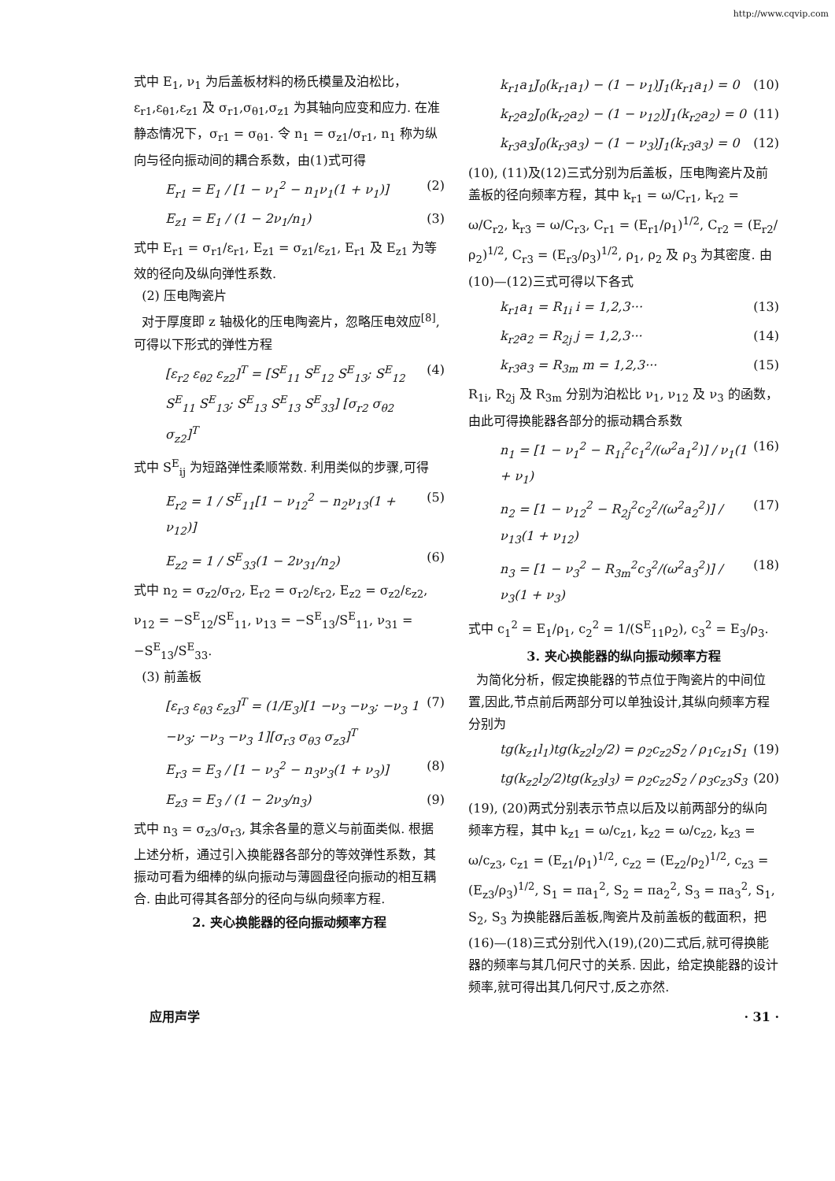http://www.cqvip.com
式中 E<sub>1</sub>, ν<sub>1</sub> 为后盖板材料的杨氏模量及泊松比，ε<sub>r1</sub>,ε<sub>θ1</sub>,ε<sub>z1</sub> 及 σ<sub>r1</sub>,σ<sub>θ1</sub>,σ<sub>z1</sub> 为其轴向应变和应力. 在准静态情况下，σ<sub>r1</sub> = σ<sub>θ1</sub>. 令 n<sub>1</sub> = σ<sub>z1</sub>/σ<sub>r1</sub>, n<sub>1</sub> 称为纵向与径向振动间的耦合系数，由(1)式可得
E<sub>r1</sub> = E<sub>1</sub> / [1 − ν<sub>1</sub><sup>2</sup> − n<sub>1</sub>ν<sub>1</sub>(1 + ν<sub>1</sub>)] (2)
E<sub>z1</sub> = E<sub>1</sub> / (1 − 2ν<sub>1</sub>/n<sub>1</sub>) (3)
式中 E<sub>r1</sub> = σ<sub>r1</sub>/ε<sub>r1</sub>, E<sub>z1</sub> = σ<sub>z1</sub>/ε<sub>z1</sub>, E<sub>r1</sub> 及 E<sub>z1</sub> 为等效的径向及纵向弹性系数.
(2) 压电陶瓷片
对于厚度即 z 轴极化的压电陶瓷片，忽略压电效应<sup>[8]</sup>,可得以下形式的弹性方程
[ε<sub>r2</sub> ε<sub>θ2</sub> ε<sub>z2</sub>]<sup>T</sup> = [S<sup>E</sup><sub>11</sub> S<sup>E</sup><sub>12</sub> S<sup>E</sup><sub>13</sub>; S<sup>E</sup><sub>12</sub> S<sup>E</sup><sub>11</sub> S<sup>E</sup><sub>13</sub>; S<sup>E</sup><sub>13</sub> S<sup>E</sup><sub>13</sub> S<sup>E</sup><sub>33</sub>] [σ<sub>r2</sub> σ<sub>θ2</sub> σ<sub>z2</sub>]<sup>T</sup> (4)
式中 S<sup>E</sup><sub>ij</sub> 为短路弹性柔顺常数. 利用类似的步骤,可得
E<sub>r2</sub> = 1 / S<sup>E</sup><sub>11</sub>[1 − ν<sub>12</sub><sup>2</sup> − n<sub>2</sub>ν<sub>13</sub>(1 + ν<sub>12</sub>)] (5)
E<sub>z2</sub> = 1 / S<sup>E</sup><sub>33</sub>(1 − 2ν<sub>31</sub>/n<sub>2</sub>) (6)
式中 n<sub>2</sub> = σ<sub>z2</sub>/σ<sub>r2</sub>, E<sub>r2</sub> = σ<sub>r2</sub>/ε<sub>r2</sub>, E<sub>z2</sub> = σ<sub>z2</sub>/ε<sub>z2</sub>, ν<sub>12</sub> = −S<sup>E</sup><sub>12</sub>/S<sup>E</sup><sub>11</sub>, ν<sub>13</sub> = −S<sup>E</sup><sub>13</sub>/S<sup>E</sup><sub>11</sub>, ν<sub>31</sub> = −S<sup>E</sup><sub>13</sub>/S<sup>E</sup><sub>33</sub>.
(3) 前盖板
[ε<sub>r3</sub> ε<sub>θ3</sub> ε<sub>z3</sub>]<sup>T</sup> = (1/E<sub>3</sub>)[1 −ν<sub>3</sub> −ν<sub>3</sub>; −ν<sub>3</sub> 1 −ν<sub>3</sub>; −ν<sub>3</sub> −ν<sub>3</sub> 1][σ<sub>r3</sub> σ<sub>θ3</sub> σ<sub>z3</sub>]<sup>T</sup> (7)
E<sub>r3</sub> = E<sub>3</sub> / [1 − ν<sub>3</sub><sup>2</sup> − n<sub>3</sub>ν<sub>3</sub>(1 + ν<sub>3</sub>)] (8)
E<sub>z3</sub> = E<sub>3</sub> / (1 − 2ν<sub>3</sub>/n<sub>3</sub>) (9)
式中 n<sub>3</sub> = σ<sub>z3</sub>/σ<sub>r3</sub>, 其余各量的意义与前面类似. 根据上述分析，通过引入换能器各部分的等效弹性系数，其振动可看为细棒的纵向振动与薄圆盘径向振动的相互耦合. 由此可得其各部分的径向与纵向频率方程.
2. 夹心换能器的径向振动频率方程
k<sub>r1</sub>a<sub>1</sub>J<sub>0</sub>(k<sub>r1</sub>a<sub>1</sub>) − (1 − ν<sub>1</sub>)J<sub>1</sub>(k<sub>r1</sub>a<sub>1</sub>) = 0 (10)
k<sub>r2</sub>a<sub>2</sub>J<sub>0</sub>(k<sub>r2</sub>a<sub>2</sub>) − (1 − ν<sub>12</sub>)J<sub>1</sub>(k<sub>r2</sub>a<sub>2</sub>) = 0 (11)
k<sub>r3</sub>a<sub>3</sub>J<sub>0</sub>(k<sub>r3</sub>a<sub>3</sub>) − (1 − ν<sub>3</sub>)J<sub>1</sub>(k<sub>r3</sub>a<sub>3</sub>) = 0 (12)
(10), (11)及(12)三式分别为后盖板，压电陶瓷片及前盖板的径向频率方程，其中 k<sub>r1</sub> = ω/C<sub>r1</sub>, k<sub>r2</sub> = ω/C<sub>r2</sub>, k<sub>r3</sub> = ω/C<sub>r3</sub>, C<sub>r1</sub> = (E<sub>r1</sub>/ρ<sub>1</sub>)<sup>1/2</sup>, C<sub>r2</sub> = (E<sub>r2</sub>/ρ<sub>2</sub>)<sup>1/2</sup>, C<sub>r3</sub> = (E<sub>r3</sub>/ρ<sub>3</sub>)<sup>1/2</sup>, ρ<sub>1</sub>, ρ<sub>2</sub> 及 ρ<sub>3</sub> 为其密度. 由(10)—(12)三式可得以下各式
k<sub>r1</sub>a<sub>1</sub> = R<sub>1i</sub> i = 1,2,3··· (13)
k<sub>r2</sub>a<sub>2</sub> = R<sub>2j</sub> j = 1,2,3··· (14)
k<sub>r3</sub>a<sub>3</sub> = R<sub>3m</sub> m = 1,2,3··· (15)
R<sub>1i</sub>, R<sub>2j</sub> 及 R<sub>3m</sub> 分别为泊松比 ν<sub>1</sub>, ν<sub>12</sub> 及 ν<sub>3</sub> 的函数，由此可得换能器各部分的振动耦合系数
n<sub>1</sub> = [1 − ν<sub>1</sub><sup>2</sup> − R<sub>1i</sub><sup>2</sup>c<sub>1</sub><sup>2</sup>/(ω<sup>2</sup>a<sub>1</sub><sup>2</sup>)] / ν<sub>1</sub>(1 + ν<sub>1</sub>) (16)
n<sub>2</sub> = [1 − ν<sub>12</sub><sup>2</sup> − R<sub>2j</sub><sup>2</sup>c<sub>2</sub><sup>2</sup>/(ω<sup>2</sup>a<sub>2</sub><sup>2</sup>)] / ν<sub>13</sub>(1 + ν<sub>12</sub>) (17)
n<sub>3</sub> = [1 − ν<sub>3</sub><sup>2</sup> − R<sub>3m</sub><sup>2</sup>c<sub>3</sub><sup>2</sup>/(ω<sup>2</sup>a<sub>3</sub><sup>2</sup>)] / ν<sub>3</sub>(1 + ν<sub>3</sub>) (18)
式中 c<sub>1</sub><sup>2</sup> = E<sub>1</sub>/ρ<sub>1</sub>, c<sub>2</sub><sup>2</sup> = 1/(S<sup>E</sup><sub>11</sub>ρ<sub>2</sub>), c<sub>3</sub><sup>2</sup> = E<sub>3</sub>/ρ<sub>3</sub>.
3. 夹心换能器的纵向振动频率方程
为简化分析，假定换能器的节点位于陶瓷片的中间位置,因此,节点前后两部分可以单独设计,其纵向频率方程分别为
tg(k<sub>z1</sub>l<sub>1</sub>)tg(k<sub>z2</sub>l<sub>2</sub>/2) = ρ<sub>2</sub>c<sub>z2</sub>S<sub>2</sub> / ρ<sub>1</sub>c<sub>z1</sub>S<sub>1</sub> (19)
tg(k<sub>z2</sub>l<sub>2</sub>/2)tg(k<sub>z3</sub>l<sub>3</sub>) = ρ<sub>2</sub>c<sub>z2</sub>S<sub>2</sub> / ρ<sub>3</sub>c<sub>z3</sub>S<sub>3</sub> (20)
(19), (20)两式分别表示节点以后及以前两部分的纵向频率方程，其中 k<sub>z1</sub> = ω/c<sub>z1</sub>, k<sub>z2</sub> = ω/c<sub>z2</sub>, k<sub>z3</sub> = ω/c<sub>z3</sub>, c<sub>z1</sub> = (E<sub>z1</sub>/ρ<sub>1</sub>)<sup>1/2</sup>, c<sub>z2</sub> = (E<sub>z2</sub>/ρ<sub>2</sub>)<sup>1/2</sup>, c<sub>z3</sub> = (E<sub>z3</sub>/ρ<sub>3</sub>)<sup>1/2</sup>, S<sub>1</sub> = πa<sub>1</sub><sup>2</sup>, S<sub>2</sub> = πa<sub>2</sub><sup>2</sup>, S<sub>3</sub> = πa<sub>3</sub><sup>2</sup>, S<sub>1</sub>, S<sub>2</sub>, S<sub>3</sub> 为换能器后盖板,陶瓷片及前盖板的截面积，把(16)—(18)三式分别代入(19),(20)二式后,就可得换能器的频率与其几何尺寸的关系. 因此，给定换能器的设计频率,就可得出其几何尺寸,反之亦然.
应用声学 · 31 ·